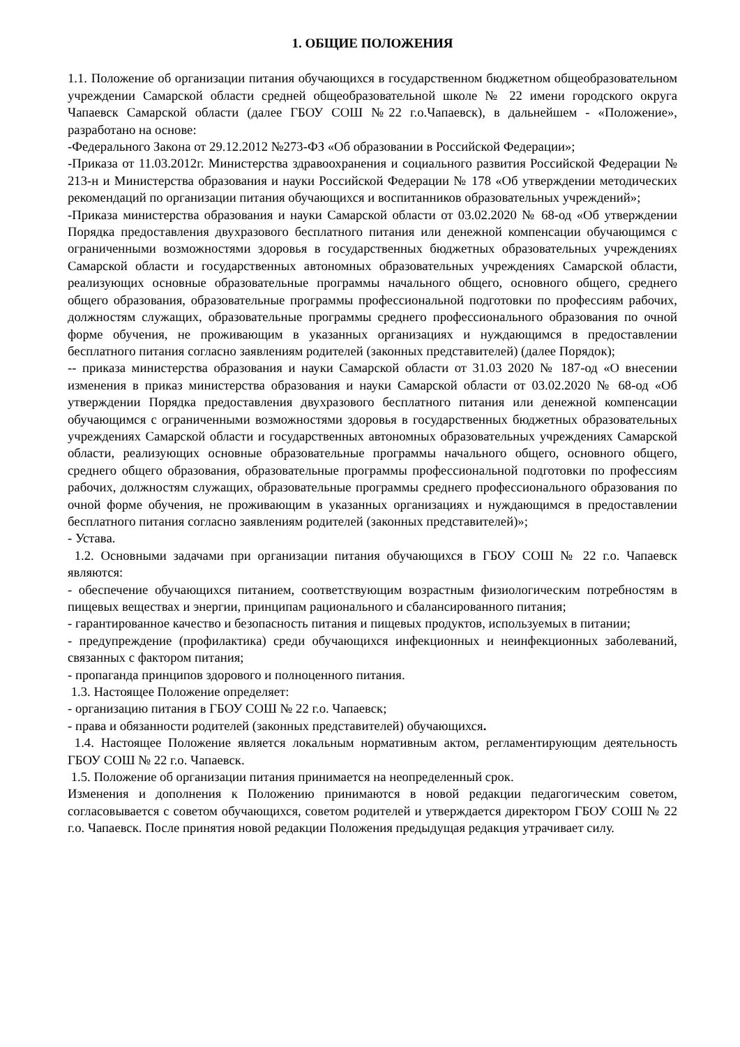1. ОБЩИЕ ПОЛОЖЕНИЯ
1.1. Положение об организации питания обучающихся в государственном бюджетном общеобразовательном учреждении Самарской области средней общеобразовательной школе № 22 имени городского округа Чапаевск Самарской области (далее ГБОУ СОШ №22 г.о.Чапаевск), в дальнейшем - «Положение», разработано на основе:
-Федерального Закона от 29.12.2012 №273-ФЗ «Об образовании в Российской Федерации»;
-Приказа от 11.03.2012г. Министерства здравоохранения и социального развития Российской Федерации № 213-н и Министерства образования и науки Российской Федерации № 178 «Об утверждении методических рекомендаций по организации питания обучающихся и воспитанников образовательных учреждений»;
-Приказа министерства образования и науки Самарской области от 03.02.2020 № 68-од «Об утверждении Порядка предоставления двухразового бесплатного питания или денежной компенсации обучающимся с ограниченными возможностями здоровья в государственных бюджетных образовательных учреждениях Самарской области и государственных автономных образовательных учреждениях Самарской области, реализующих основные образовательные программы начального общего, основного общего, среднего общего образования, образовательные программы профессиональной подготовки по профессиям рабочих, должностям служащих, образовательные программы среднего профессионального образования по очной форме обучения, не проживающим в указанных организациях и нуждающимся в предоставлении бесплатного питания согласно заявлениям родителей (законных представителей) (далее Порядок);
-- приказа министерства образования и науки Самарской области от 31.03 2020 № 187-од «О внесении изменения в приказ министерства образования и науки Самарской области от 03.02.2020 № 68-од «Об утверждении Порядка предоставления двухразового бесплатного питания или денежной компенсации обучающимся с ограниченными возможностями здоровья в государственных бюджетных образовательных учреждениях Самарской области и государственных автономных образовательных учреждениях Самарской области, реализующих основные образовательные программы начального общего, основного общего, среднего общего образования, образовательные программы профессиональной подготовки по профессиям рабочих, должностям служащих, образовательные программы среднего профессионального образования по очной форме обучения, не проживающим в указанных организациях и нуждающимся в предоставлении бесплатного питания согласно заявлениям родителей (законных представителей)»;
- Устава.
1.2. Основными задачами при организации питания обучающихся в ГБОУ СОШ № 22 г.о. Чапаевск являются:
- обеспечение обучающихся питанием, соответствующим возрастным физиологическим потребностям в пищевых веществах и энергии, принципам рационального и сбалансированного питания;
- гарантированное качество и безопасность питания и пищевых продуктов, используемых в питании;
- предупреждение (профилактика) среди обучающихся инфекционных и неинфекционных заболеваний, связанных с фактором питания;
- пропаганда принципов здорового и полноценного питания.
1.3. Настоящее Положение определяет:
- организацию питания в ГБОУ СОШ № 22 г.о. Чапаевск;
- права и обязанности родителей (законных представителей) обучающихся.
1.4. Настоящее Положение является локальным нормативным актом, регламентирующим деятельность ГБОУ СОШ № 22 г.о. Чапаевск.
1.5. Положение об организации питания принимается на неопределенный срок.
Изменения и дополнения к Положению принимаются в новой редакции педагогическим советом, согласовывается с советом обучающихся, советом родителей и утверждается директором ГБОУ СОШ № 22 г.о. Чапаевск. После принятия новой редакции Положения предыдущая редакция утрачивает силу.